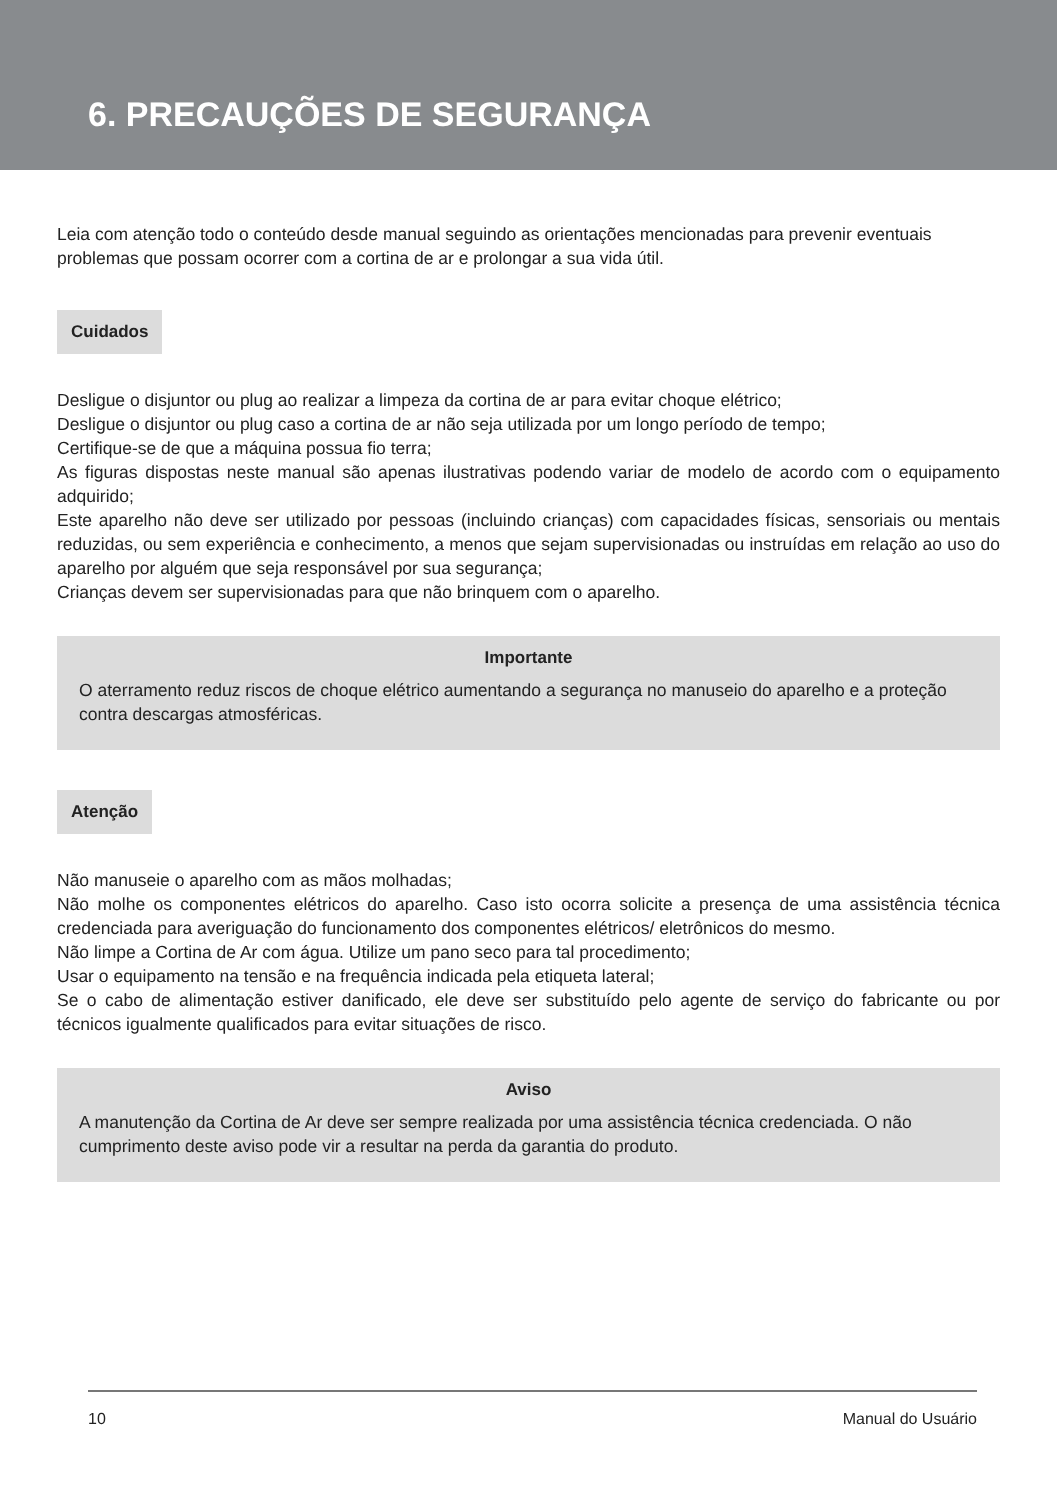6. PRECAUÇÕES DE SEGURANÇA
Leia com atenção todo o conteúdo desde manual seguindo as orientações mencionadas para prevenir eventuais problemas que possam ocorrer com a cortina de ar e prolongar a sua vida útil.
Cuidados
Desligue o disjuntor ou plug ao realizar a limpeza da cortina de ar para evitar choque elétrico;
Desligue o disjuntor ou plug caso a cortina de ar não seja utilizada por um longo período de tempo;
Certifique-se de que a máquina possua fio terra;
As figuras dispostas neste manual são apenas ilustrativas podendo variar de modelo de acordo com o equipamento adquirido;
Este aparelho não deve ser utilizado por pessoas (incluindo crianças) com capacidades físicas, sensoriais ou mentais reduzidas, ou sem experiência e conhecimento, a menos que sejam supervisionadas ou instruídas em relação ao uso do aparelho por alguém que seja responsável por sua segurança;
Crianças devem ser supervisionadas para que não brinquem com o aparelho.
Importante
O aterramento reduz riscos de choque elétrico aumentando a segurança no manuseio do aparelho e a proteção contra descargas atmosféricas.
Atenção
Não manuseie o aparelho com as mãos molhadas;
Não molhe os componentes elétricos do aparelho. Caso isto ocorra solicite a presença de uma assistência técnica credenciada para averiguação do funcionamento dos componentes elétricos/ eletrônicos do mesmo.
Não limpe a Cortina de Ar com água. Utilize um pano seco para tal procedimento;
Usar o equipamento na tensão e na frequência indicada pela etiqueta lateral;
Se o cabo de alimentação estiver danificado, ele deve ser substituído pelo agente de serviço do fabricante ou por técnicos igualmente qualificados para evitar situações de risco.
Aviso
A manutenção da Cortina de Ar deve ser sempre realizada por uma assistência técnica credenciada. O não cumprimento deste aviso pode vir a resultar na perda da garantia do produto.
10 Manual do Usuário